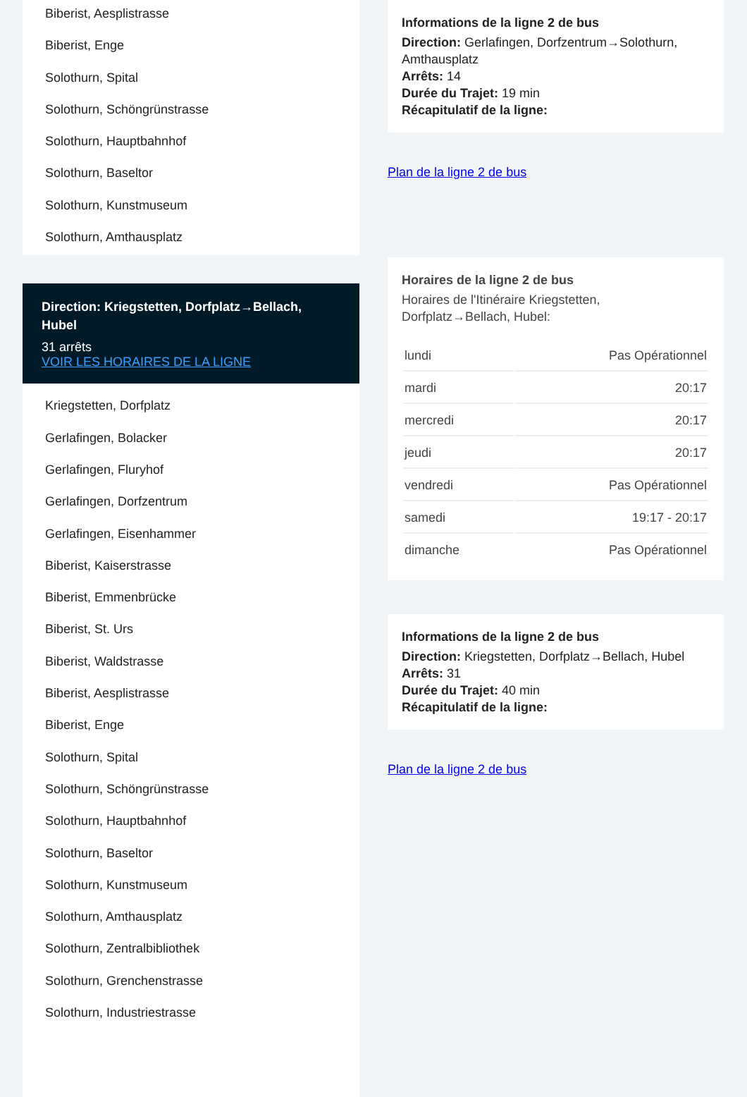Biberist, Aesplistrasse
Biberist, Enge
Solothurn, Spital
Solothurn, Schöngrünstrasse
Solothurn, Hauptbahnhof
Solothurn, Baseltor
Solothurn, Kunstmuseum
Solothurn, Amthausplatz
Direction: Kriegstetten, Dorfplatz→Bellach, Hubel
31 arrêts
VOIR LES HORAIRES DE LA LIGNE
Kriegstetten, Dorfplatz
Gerlafingen, Bolacker
Gerlafingen, Fluryhof
Gerlafingen, Dorfzentrum
Gerlafingen, Eisenhammer
Biberist, Kaiserstrasse
Biberist, Emmenbrücke
Biberist, St. Urs
Biberist, Waldstrasse
Biberist, Aesplistrasse
Biberist, Enge
Solothurn, Spital
Solothurn, Schöngrünstrasse
Solothurn, Hauptbahnhof
Solothurn, Baseltor
Solothurn, Kunstmuseum
Solothurn, Amthausplatz
Solothurn, Zentralbibliothek
Solothurn, Grenchenstrasse
Solothurn, Industriestrasse
Informations de la ligne 2 de bus
Direction: Gerlafingen, Dorfzentrum→Solothurn, Amthausplatz
Arrêts: 14
Durée du Trajet: 19 min
Récapitulatif de la ligne:
Plan de la ligne 2 de bus
Horaires de la ligne 2 de bus
Horaires de l'Itinéraire Kriegstetten, Dorfplatz→Bellach, Hubel:
| lundi | Pas Opérationnel |
| mardi | 20:17 |
| mercredi | 20:17 |
| jeudi | 20:17 |
| vendredi | Pas Opérationnel |
| samedi | 19:17 - 20:17 |
| dimanche | Pas Opérationnel |
Informations de la ligne 2 de bus
Direction: Kriegstetten, Dorfplatz→Bellach, Hubel
Arrêts: 31
Durée du Trajet: 40 min
Récapitulatif de la ligne:
Plan de la ligne 2 de bus